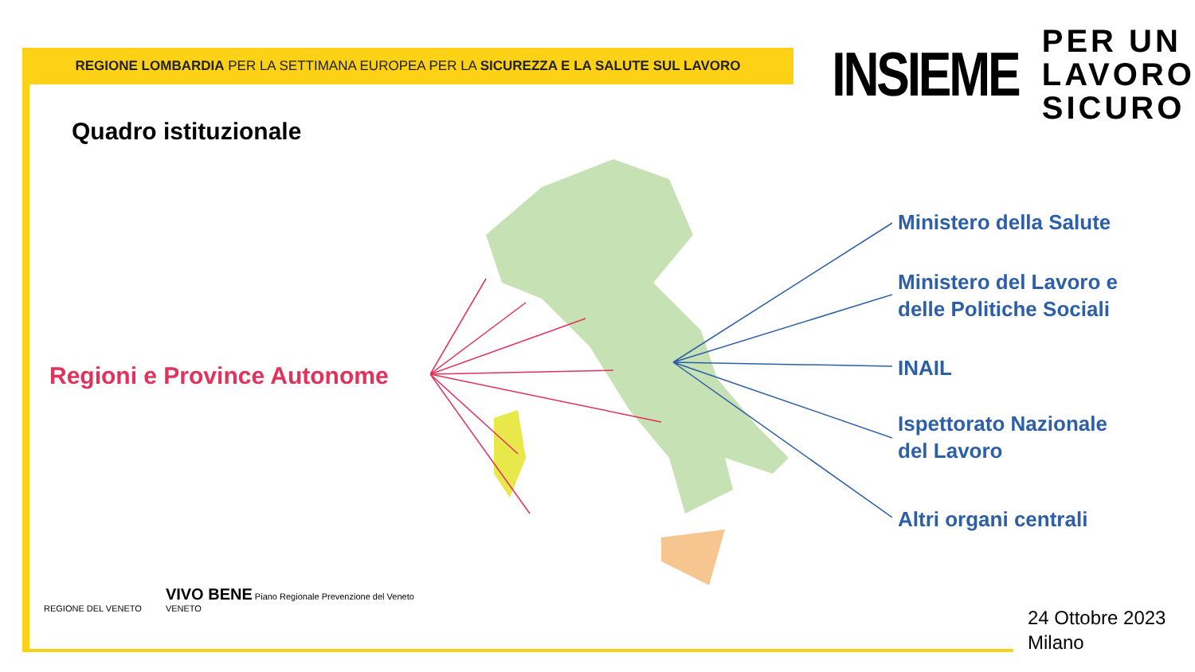REGIONE LOMBARDIA PER LA SETTIMANA EUROPEA PER LA SICUREZZA E LA SALUTE SUL LAVORO
INSIEME
PER UN
LAVORO
SICURO
Quadro istituzionale
Regioni e Province Autonome
Ministero della Salute
Ministero del Lavoro e
delle Politiche Sociali
INAIL
Ispettorato Nazionale
del Lavoro
Altri organi centrali
REGIONE DEL VENETO
VIVO BENE Piano Regionale Prevenzione del Veneto
VENETO
24 Ottobre 2023
Milano